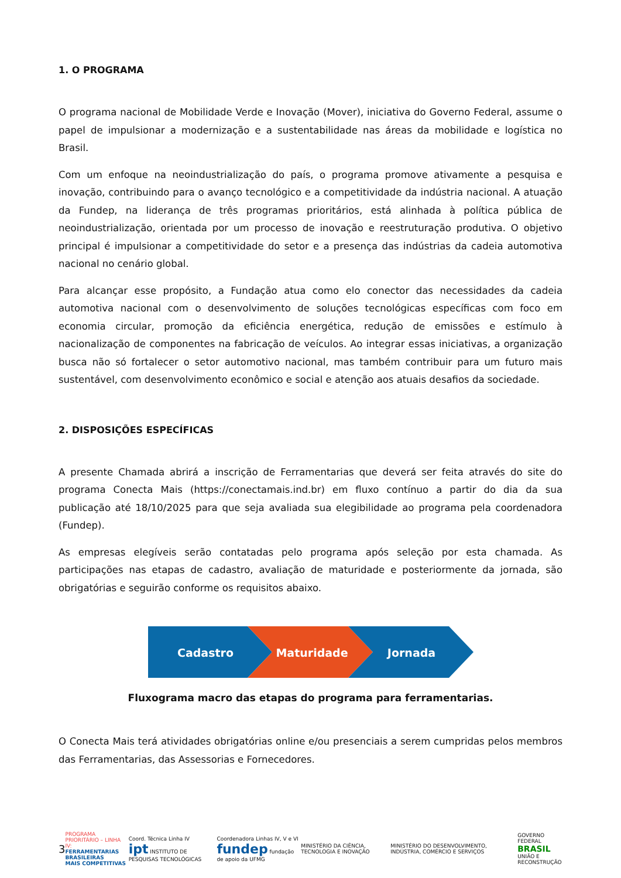1. O PROGRAMA
O programa nacional de Mobilidade Verde e Inovação (Mover), iniciativa do Governo Federal, assume o papel de impulsionar a modernização e a sustentabilidade nas áreas da mobilidade e logística no Brasil.
Com um enfoque na neoindustrialização do país, o programa promove ativamente a pesquisa e inovação, contribuindo para o avanço tecnológico e a competitividade da indústria nacional. A atuação da Fundep, na liderança de três programas prioritários, está alinhada à política pública de neoindustrialização, orientada por um processo de inovação e reestruturação produtiva. O objetivo principal é impulsionar a competitividade do setor e a presença das indústrias da cadeia automotiva nacional no cenário global.
Para alcançar esse propósito, a Fundação atua como elo conector das necessidades da cadeia automotiva nacional com o desenvolvimento de soluções tecnológicas específicas com foco em economia circular, promoção da eficiência energética, redução de emissões e estímulo à nacionalização de componentes na fabricação de veículos. Ao integrar essas iniciativas, a organização busca não só fortalecer o setor automotivo nacional, mas também contribuir para um futuro mais sustentável, com desenvolvimento econômico e social e atenção aos atuais desafios da sociedade.
2. DISPOSIÇÕES ESPECÍFICAS
A presente Chamada abrirá a inscrição de Ferramentarias que deverá ser feita através do site do programa Conecta Mais (https://conectamais.ind.br) em fluxo contínuo a partir do dia da sua publicação até 18/10/2025 para que seja avaliada sua elegibilidade ao programa pela coordenadora (Fundep).
As empresas elegíveis serão contatadas pelo programa após seleção por esta chamada. As participações nas etapas de cadastro, avaliação de maturidade e posteriormente da jornada, são obrigatórias e seguirão conforme os requisitos abaixo.
Cadastro
Maturidade
Jornada
Fluxograma macro das etapas do programa para ferramentarias.
O Conecta Mais terá atividades obrigatórias online e/ou presenciais a serem cumpridas pelos membros das Ferramentarias, das Assessorias e Fornecedores.
3 PROGRAMA PRIORITÁRIO – LINHA IV:
FERRAMENTARIAS BRASILEIRAS
MAIS COMPETITIVAS Coord. Técnica Linha IV
ipt INSTITUTO DE PESQUISAS TECNOLÓGICAS Coordenadora Linhas IV, V e VI
fundep fundação de apoio da UFMG MINISTÉRIO DA CIÊNCIA, TECNOLOGIA E INOVAÇÃO MINISTÉRIO DO DESENVOLVIMENTO, INDÚSTRIA, COMÉRCIO E SERVIÇOS GOVERNO FEDERAL
BRASIL
UNIÃO E RECONSTRUÇÃO